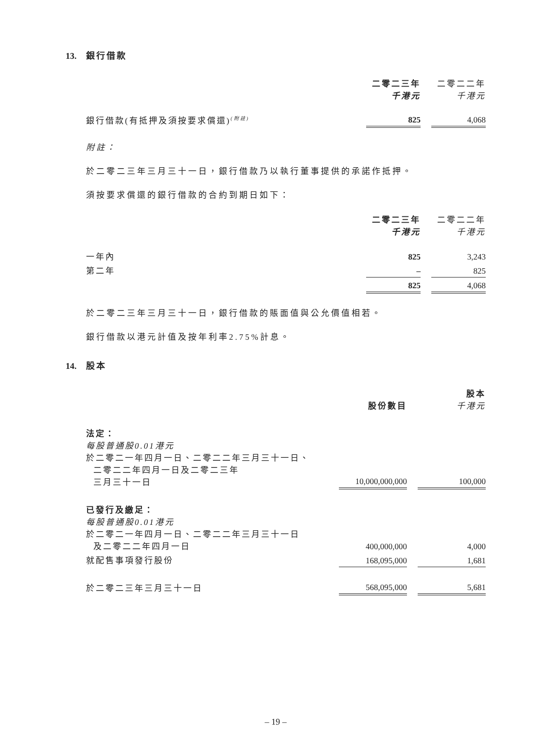13. 銀行借款
| | 二零二三年 千港元 | | 二零二二年 千港元 |
| 銀行借款(有抵押及須按要求償還)<sup>(附註)</sup> | 825 | | 4,068 |
附註：
於二零二三年三月三十一日，銀行借款乃以執行董事提供的承諾作抵押。
須按要求償還的銀行借款的合約到期日如下：
| | 二零二三年 千港元 | | 二零二二年 千港元 |
| 一年內 | 825 | | 3,243 |
| 第二年 | – | | 825 |
| | 825 | | 4,068 |
於二零二三年三月三十一日，銀行借款的賬面值與公允價值相若。
銀行借款以港元計值及按年利率2.75%計息。
14. 股本
| | 股份數目 | | 股本 千港元 |
| 法定： 每股普通股0.01港元 於二零二一年四月一日、二零二二年三月三十一日、 二零二二年四月一日及二零二三年 三月三十一日 | 10,000,000,000 | | 100,000 |
| 已發行及繳足： 每股普通股0.01港元 於二零二一年四月一日、二零二二年三月三十一日 及二零二二年四月一日 | 400,000,000 | | 4,000 |
| 就配售事項發行股份 | 168,095,000 | | 1,681 |
| 於二零二三年三月三十一日 | 568,095,000 | | 5,681 |
– 19 –